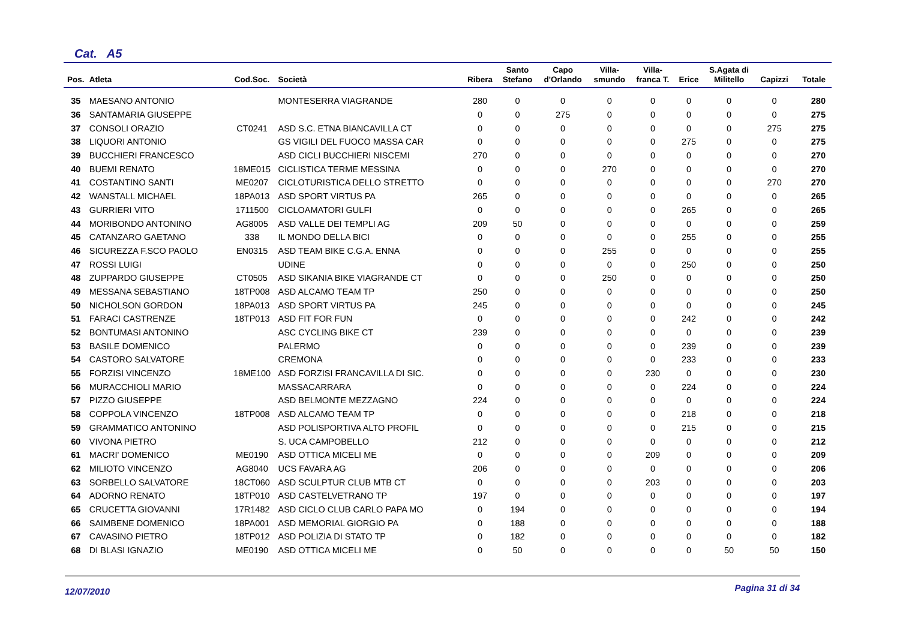Cat. A5
| Pos. | Atleta | Cod.Soc. | Società | Ribera | Santo Stefano | Capo d'Orlando | Villa- smundo | Villa- franca T. | Erice | S.Agata di Militello | Capizzi | Totale |
| --- | --- | --- | --- | --- | --- | --- | --- | --- | --- | --- | --- | --- |
| 35 | MAESANO ANTONIO | | MONTESERRA VIAGRANDE | 280 | 0 | 0 | 0 | 0 | 0 | 0 | 0 | 280 |
| 36 | SANTAMARIA GIUSEPPE | | | 0 | 0 | 275 | 0 | 0 | 0 | 0 | 0 | 275 |
| 37 | CONSOLI ORAZIO | CT0241 | ASD S.C. ETNA BIANCAVILLA CT | 0 | 0 | 0 | 0 | 0 | 0 | 0 | 275 | 275 |
| 38 | LIQUORI ANTONIO | | GS VIGILI DEL FUOCO MASSA CAR | 0 | 0 | 0 | 0 | 0 | 275 | 0 | 0 | 275 |
| 39 | BUCCHIERI FRANCESCO | | ASD CICLI BUCCHIERI NISCEMI | 270 | 0 | 0 | 0 | 0 | 0 | 0 | 0 | 270 |
| 40 | BUEMI RENATO | 18ME015 | CICLISTICA TERME MESSINA | 0 | 0 | 0 | 270 | 0 | 0 | 0 | 0 | 270 |
| 41 | COSTANTINO SANTI | ME0207 | CICLOTURISTICA DELLO STRETTO | 0 | 0 | 0 | 0 | 0 | 0 | 0 | 270 | 270 |
| 42 | WANSTALL MICHAEL | 18PA013 | ASD SPORT VIRTUS PA | 265 | 0 | 0 | 0 | 0 | 0 | 0 | 0 | 265 |
| 43 | GURRIERI VITO | 1711500 | CICLOAMATORI GULFI | 0 | 0 | 0 | 0 | 0 | 265 | 0 | 0 | 265 |
| 44 | MORIBONDO ANTONINO | AG8005 | ASD VALLE DEI TEMPLI AG | 209 | 50 | 0 | 0 | 0 | 0 | 0 | 0 | 259 |
| 45 | CATANZARO GAETANO | 338 | IL MONDO DELLA BICI | 0 | 0 | 0 | 0 | 0 | 255 | 0 | 0 | 255 |
| 46 | SICUREZZA F.SCO PAOLO | EN0315 | ASD TEAM BIKE C.G.A. ENNA | 0 | 0 | 0 | 255 | 0 | 0 | 0 | 0 | 255 |
| 47 | ROSSI LUIGI | | UDINE | 0 | 0 | 0 | 0 | 0 | 250 | 0 | 0 | 250 |
| 48 | ZUPPARDO GIUSEPPE | CT0505 | ASD SIKANIA BIKE VIAGRANDE CT | 0 | 0 | 0 | 250 | 0 | 0 | 0 | 0 | 250 |
| 49 | MESSANA SEBASTIANO | 18TP008 | ASD ALCAMO TEAM TP | 250 | 0 | 0 | 0 | 0 | 0 | 0 | 0 | 250 |
| 50 | NICHOLSON GORDON | 18PA013 | ASD SPORT VIRTUS PA | 245 | 0 | 0 | 0 | 0 | 0 | 0 | 0 | 245 |
| 51 | FARACI CASTRENZE | 18TP013 | ASD FIT FOR FUN | 0 | 0 | 0 | 0 | 0 | 242 | 0 | 0 | 242 |
| 52 | BONTUMASI ANTONINO | | ASC CYCLING BIKE CT | 239 | 0 | 0 | 0 | 0 | 0 | 0 | 0 | 239 |
| 53 | BASILE DOMENICO | | PALERMO | 0 | 0 | 0 | 0 | 0 | 239 | 0 | 0 | 239 |
| 54 | CASTORO SALVATORE | | CREMONA | 0 | 0 | 0 | 0 | 0 | 233 | 0 | 0 | 233 |
| 55 | FORZISI VINCENZO | 18ME100 | ASD FORZISI FRANCAVILLA DI SIC. | 0 | 0 | 0 | 0 | 230 | 0 | 0 | 0 | 230 |
| 56 | MURACCHIOLI MARIO | | MASSACARRARA | 0 | 0 | 0 | 0 | 0 | 224 | 0 | 0 | 224 |
| 57 | PIZZO GIUSEPPE | | ASD BELMONTE MEZZAGNO | 224 | 0 | 0 | 0 | 0 | 0 | 0 | 0 | 224 |
| 58 | COPPOLA VINCENZO | 18TP008 | ASD ALCAMO TEAM TP | 0 | 0 | 0 | 0 | 0 | 218 | 0 | 0 | 218 |
| 59 | GRAMMATICO ANTONINO | | ASD POLISPORTIVA ALTO PROFIL | 0 | 0 | 0 | 0 | 0 | 215 | 0 | 0 | 215 |
| 60 | VIVONA PIETRO | | S. UCA CAMPOBELLO | 212 | 0 | 0 | 0 | 0 | 0 | 0 | 0 | 212 |
| 61 | MACRI' DOMENICO | ME0190 | ASD OTTICA MICELI ME | 0 | 0 | 0 | 0 | 209 | 0 | 0 | 0 | 209 |
| 62 | MILIOTO VINCENZO | AG8040 | UCS FAVARA AG | 206 | 0 | 0 | 0 | 0 | 0 | 0 | 0 | 206 |
| 63 | SORBELLO SALVATORE | 18CT060 | ASD SCULPTUR CLUB MTB CT | 0 | 0 | 0 | 0 | 203 | 0 | 0 | 0 | 203 |
| 64 | ADORNO RENATO | 18TP010 | ASD CASTELVETRANO TP | 197 | 0 | 0 | 0 | 0 | 0 | 0 | 0 | 197 |
| 65 | CRUCETTA GIOVANNI | 17R1482 | ASD CICLO CLUB CARLO PAPA MO | 0 | 194 | 0 | 0 | 0 | 0 | 0 | 0 | 194 |
| 66 | SAIMBENE DOMENICO | 18PA001 | ASD MEMORIAL GIORGIO PA | 0 | 188 | 0 | 0 | 0 | 0 | 0 | 0 | 188 |
| 67 | CAVASINO PIETRO | 18TP012 | ASD POLIZIA DI STATO TP | 0 | 182 | 0 | 0 | 0 | 0 | 0 | 0 | 182 |
| 68 | DI BLASI IGNAZIO | ME0190 | ASD OTTICA MICELI ME | 0 | 50 | 0 | 0 | 0 | 0 | 50 | 50 | 150 |
Pagina 31 di 34
12/07/2010